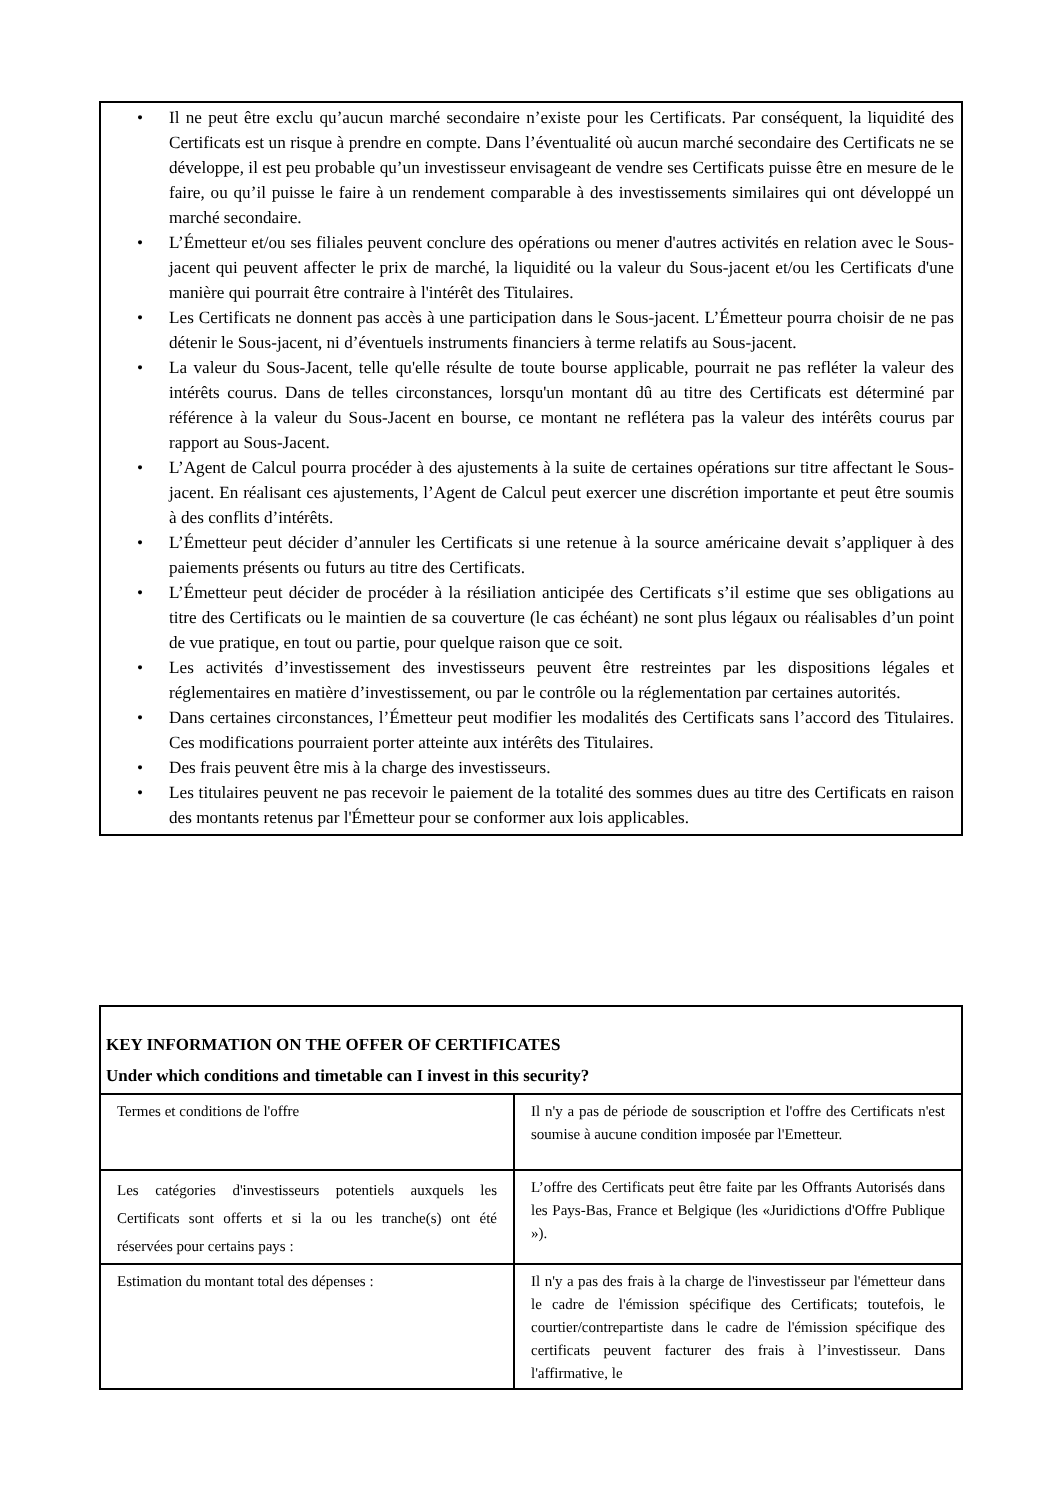• Il ne peut être exclu qu’aucun marché secondaire n’existe pour les Certificats. Par conséquent, la liquidité des Certificats est un risque à prendre en compte. Dans l’éventualité où aucun marché secondaire des Certificats ne se développe, il est peu probable qu’un investisseur envisageant de vendre ses Certificats puisse être en mesure de le faire, ou qu’il puisse le faire à un rendement comparable à des investissements similaires qui ont développé un marché secondaire.
• L’Émetteur et/ou ses filiales peuvent conclure des opérations ou mener d'autres activités en relation avec le Sous-jacent qui peuvent affecter le prix de marché, la liquidité ou la valeur du Sous-jacent et/ou les Certificats d'une manière qui pourrait être contraire à l'intérêt des Titulaires.
• Les Certificats ne donnent pas accès à une participation dans le Sous-jacent. L’Émetteur pourra choisir de ne pas détenir le Sous-jacent, ni d’éventuels instruments financiers à terme relatifs au Sous-jacent.
• La valeur du Sous-Jacent, telle qu'elle résulte de toute bourse applicable, pourrait ne pas refléter la valeur des intérêts courus. Dans de telles circonstances, lorsqu'un montant dû au titre des Certificats est déterminé par référence à la valeur du Sous-Jacent en bourse, ce montant ne reflétera pas la valeur des intérêts courus par rapport au Sous-Jacent.
• L’Agent de Calcul pourra procéder à des ajustements à la suite de certaines opérations sur titre affectant le Sous-jacent. En réalisant ces ajustements, l’Agent de Calcul peut exercer une discrétion importante et peut être soumis à des conflits d’intérêts.
• L’Émetteur peut décider d’annuler les Certificats si une retenue à la source américaine devait s’appliquer à des paiements présents ou futurs au titre des Certificats.
• L’Émetteur peut décider de procéder à la résiliation anticipée des Certificats s’il estime que ses obligations au titre des Certificats ou le maintien de sa couverture (le cas échéant) ne sont plus légaux ou réalisables d’un point de vue pratique, en tout ou partie, pour quelque raison que ce soit.
• Les activités d’investissement des investisseurs peuvent être restreintes par les dispositions légales et réglementaires en matière d’investissement, ou par le contrôle ou la réglementation par certaines autorités.
• Dans certaines circonstances, l’Émetteur peut modifier les modalités des Certificats sans l’accord des Titulaires. Ces modifications pourraient porter atteinte aux intérêts des Titulaires.
• Des frais peuvent être mis à la charge des investisseurs.
• Les titulaires peuvent ne pas recevoir le paiement de la totalité des sommes dues au titre des Certificats en raison des montants retenus par l'Émetteur pour se conformer aux lois applicables.
| KEY INFORMATION ON THE OFFER OF CERTIFICATES Under which conditions and timetable can I invest in this security? | |
| Termes et conditions de l'offre | Il n'y a pas de période de souscription et l'offre des Certificats n'est soumise à aucune condition imposée par l'Emetteur. |
| Les catégories d'investisseurs potentiels auxquels les Certificats sont offerts et si la ou les tranche(s) ont été réservées pour certains pays : | L’offre des Certificats peut être faite par les Offrants Autorisés dans les Pays-Bas, France et Belgique (les «Juridictions d'Offre Publique »). |
| Estimation du montant total des dépenses : | Il n'y a pas des frais à la charge de l'investisseur par l'émetteur dans le cadre de l'émission spécifique des Certificats; toutefois, le courtier/contrepartiste dans le cadre de l'émission spécifique des certificats peuvent facturer des frais à l’investisseur. Dans l'affirmative, le |